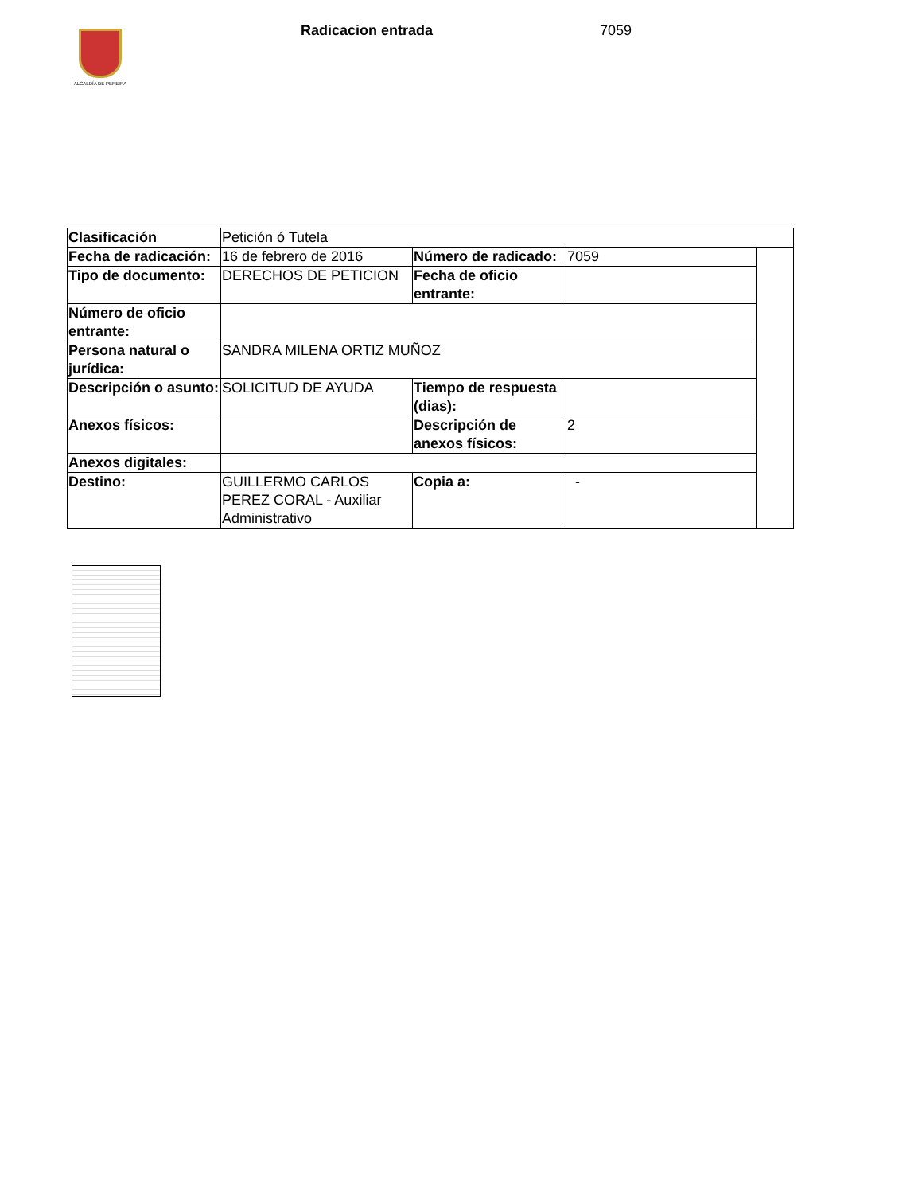ALCALDÍA DE PEREIRA
Radicacion entrada 7059
| Clasificación | Petición ó Tutela | | | |
| Fecha de radicación: | 16 de febrero de 2016 | Número de radicado: | 7059 | |
| Tipo de documento: | DERECHOS DE PETICION | Fecha de oficio entrante: | | |
| Número de oficio entrante: | | | | |
| Persona natural o jurídica: | SANDRA MILENA ORTIZ MUÑOZ | | | |
| Descripción o asunto: | SOLICITUD DE AYUDA | Tiempo de respuesta (dias): | | |
| Anexos físicos: | | Descripción de anexos físicos: | 2 | |
| Anexos digitales: | | | | |
| Destino: | GUILLERMO CARLOS PEREZ CORAL - Auxiliar Administrativo | Copia a: | - | |